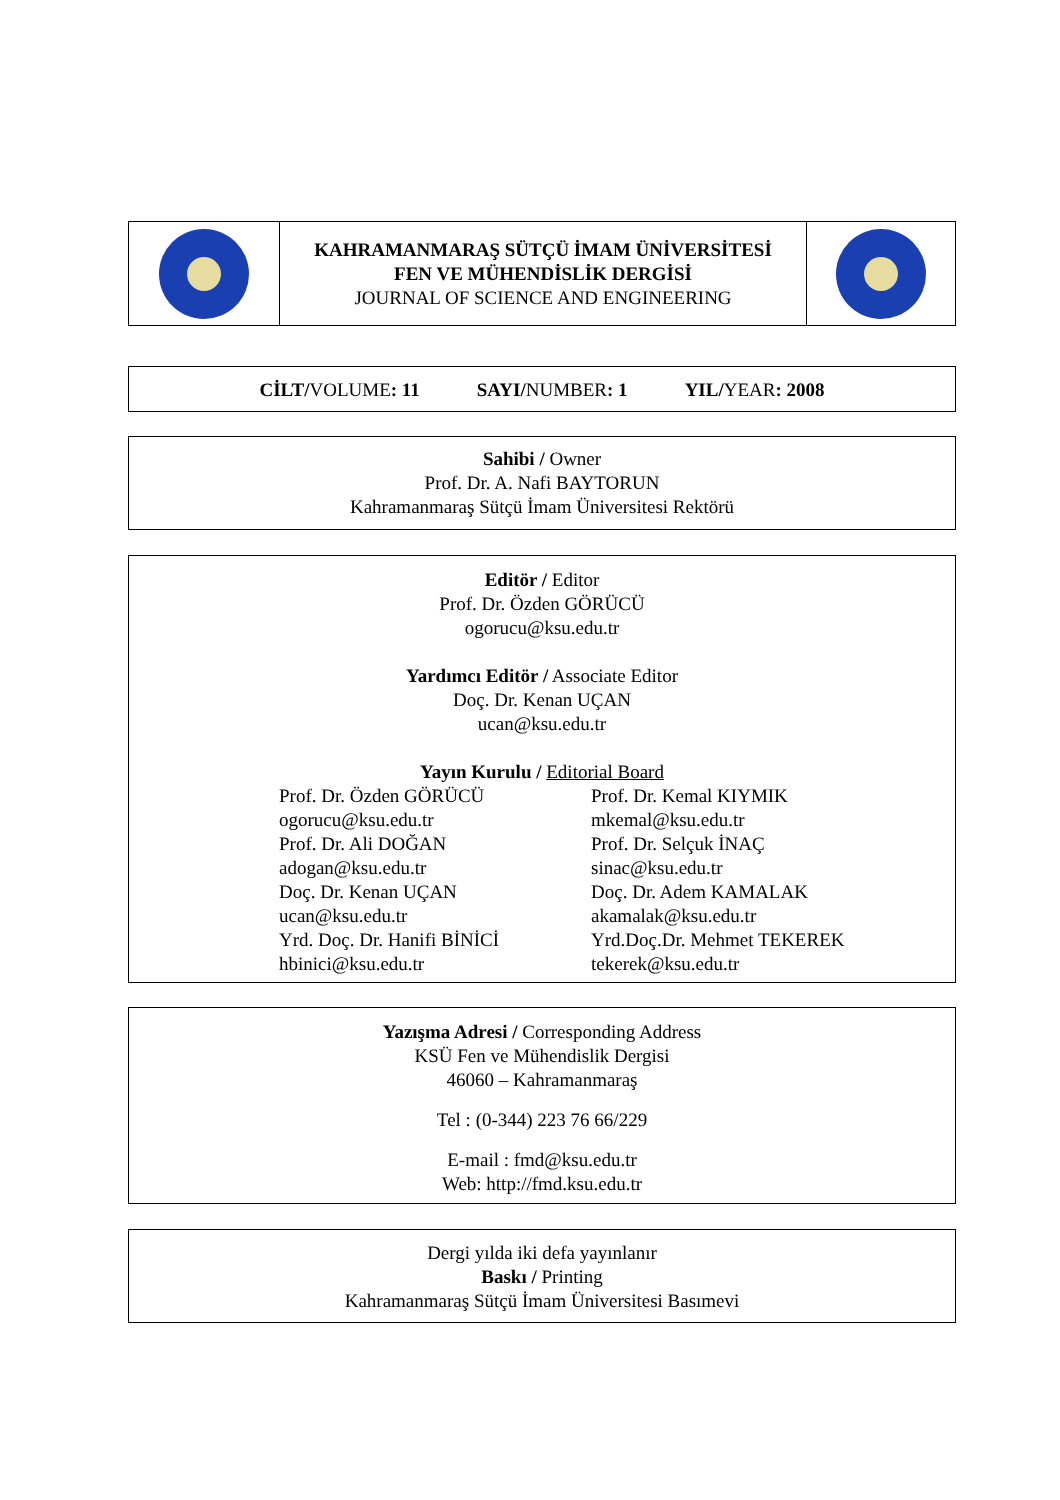| | KAHRAMANMARAŞ SÜTÇÜ İMAM ÜNİVERSİTESİ FEN VE MÜHENDİSLİK DERGİSİ JOURNAL OF SCIENCE AND ENGINEERING | |
CİLT/VOLUME: 11 SAYI/NUMBER: 1 YIL/YEAR: 2008
Sahibi / Owner
Prof. Dr. A. Nafi BAYTORUN
Kahramanmaraş Sütçü İmam Üniversitesi Rektörü
Editör / Editor
Prof. Dr. Özden GÖRÜCÜ
ogorucu@ksu.edu.tr
Yardımcı Editör / Associate Editor
Doç. Dr. Kenan UÇAN
ucan@ksu.edu.tr
Yayın Kurulu / Editorial Board
Prof. Dr. Özden GÖRÜCÜ
ogorucu@ksu.edu.tr
Prof. Dr. Ali DOĞAN
adogan@ksu.edu.tr
Doç. Dr. Kenan UÇAN
ucan@ksu.edu.tr
Yrd. Doç. Dr. Hanifi BİNİCİ
hbinici@ksu.edu.tr
Prof. Dr. Kemal KIYMIK
mkemal@ksu.edu.tr
Prof. Dr. Selçuk İNAÇ
sinac@ksu.edu.tr
Doç. Dr. Adem KAMALAK
akamalak@ksu.edu.tr
Yrd.Doç.Dr. Mehmet TEKEREK
tekerek@ksu.edu.tr
Yazışma Adresi / Corresponding Address
KSÜ Fen ve Mühendislik Dergisi
46060 – Kahramanmaraş
Tel : (0-344) 223 76 66/229
E-mail : fmd@ksu.edu.tr
Web: http://fmd.ksu.edu.tr
Dergi yılda iki defa yayınlanır
Baskı / Printing
Kahramanmaraş Sütçü İmam Üniversitesi Basımevi